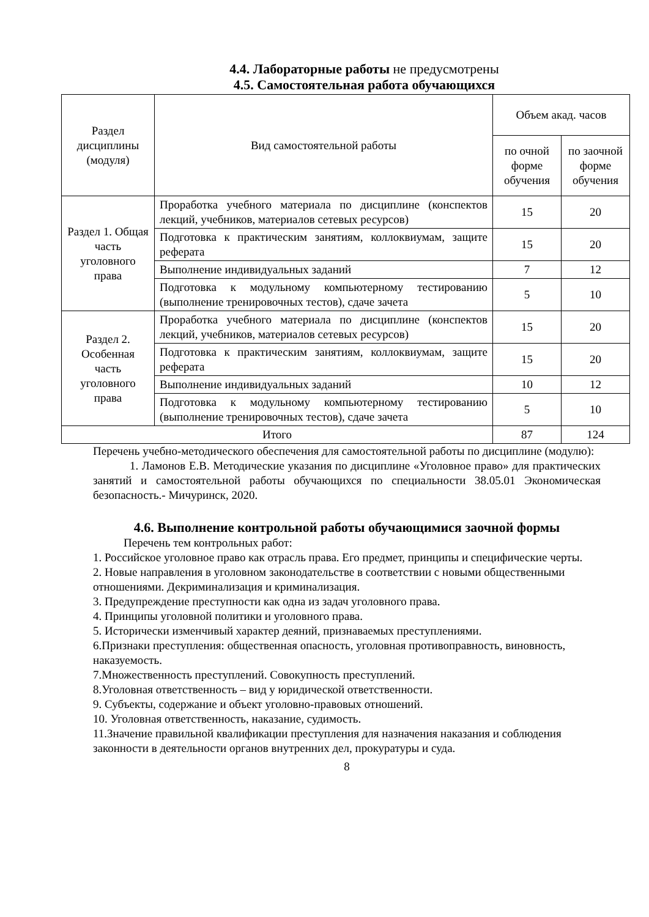4.4. Лабораторные работы не предусмотрены
4.5. Самостоятельная работа обучающихся
| Раздел дисциплины (модуля) | Вид самостоятельной работы | Объем акад. часов | |
| --- | --- | --- | --- |
| | | по очной форме обучения | по заочной форме обучения |
| Раздел 1. Общая часть уголовного права | Проработка учебного материала по дисциплине (конспектов лекций, учебников, материалов сетевых ресурсов) | 15 | 20 |
| | Подготовка к практическим занятиям, коллоквиумам, защите реферата | 15 | 20 |
| | Выполнение индивидуальных заданий | 7 | 12 |
| | Подготовка к модульному компьютерному тестированию (выполнение тренировочных тестов), сдаче зачета | 5 | 10 |
| Раздел 2. Особенная часть уголовного права | Проработка учебного материала по дисциплине (конспектов лекций, учебников, материалов сетевых ресурсов) | 15 | 20 |
| | Подготовка к практическим занятиям, коллоквиумам, защите реферата | 15 | 20 |
| | Выполнение индивидуальных заданий | 10 | 12 |
| | Подготовка к модульному компьютерному тестированию (выполнение тренировочных тестов), сдаче зачета | 5 | 10 |
| Итого | | 87 | 124 |
Перечень учебно-методического обеспечения для самостоятельной работы по дисциплине (модулю):
1. Ламонов Е.В. Методические указания по дисциплине «Уголовное право» для практических занятий и самостоятельной работы обучающихся по специальности 38.05.01 Экономическая безопасность.- Мичуринск, 2020.
4.6. Выполнение контрольной работы обучающимися заочной формы
Перечень тем контрольных работ:
1. Российское уголовное право как отрасль права. Его предмет, принципы и специфические черты.
2. Новые направления в уголовном законодательстве в соответствии с новыми общественными отношениями. Декриминализация и криминализация.
3. Предупреждение преступности как одна из задач уголовного права.
4. Принципы уголовной политики и уголовного права.
5. Исторически изменчивый характер деяний, признаваемых преступлениями.
6.Признаки преступления: общественная опасность, уголовная противоправность, виновность, наказуемость.
7.Множественность преступлений. Совокупность преступлений.
8.Уголовная ответственность – вид у юридической ответственности.
9. Субъекты, содержание и объект уголовно-правовых отношений.
10. Уголовная ответственность, наказание, судимость.
11.Значение правильной квалификации преступления для назначения наказания и соблюдения законности в деятельности органов внутренних дел, прокуратуры и суда.
8